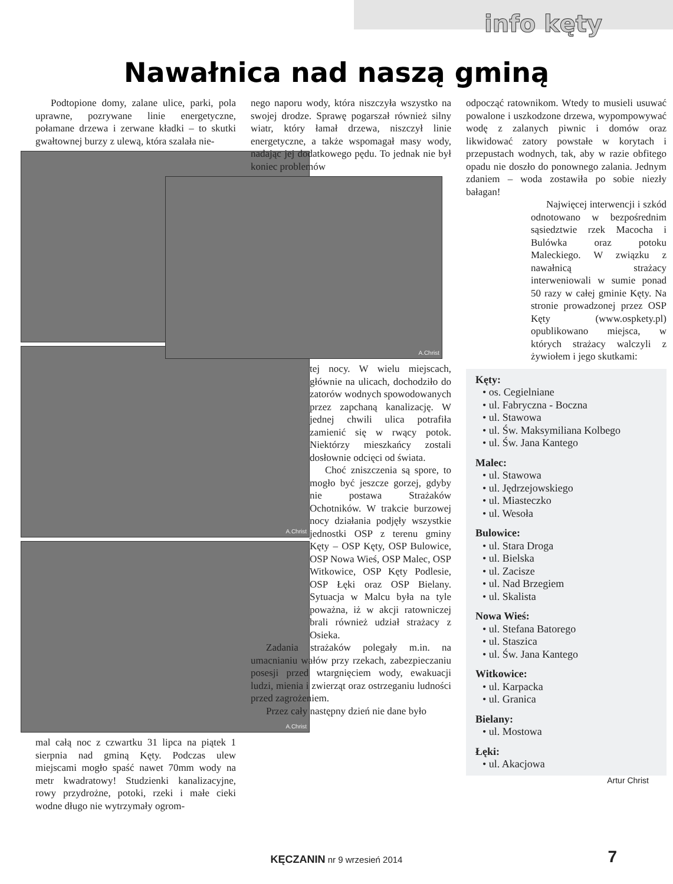info kęty
Nawałnica nad naszą gminą
Podtopione domy, zalane ulice, parki, pola uprawne, pozrywane linie energetyczne, połamane drzewa i zerwane kładki – to skutki gwałtownej burzy z ulewą, która szalała nie-
A.Christ
A.Christ
mal całą noc z czwartku 31 lipca na piątek 1 sierpnia nad gminą Kęty. Podczas ulew miejscami mogło spaść nawet 70mm wody na metr kwadratowy! Studzienki kanalizacyjne, rowy przydrożne, potoki, rzeki i małe cieki wodne długo nie wytrzymały ogrom-
nego naporu wody, która niszczyła wszystko na swojej drodze. Sprawę pogarszał również silny wiatr, który łamał drzewa, niszczył linie energetyczne, a także wspomagał masy wody, nadając jej dodatkowego pędu. To jednak nie był koniec problemów
A.Christ
tej nocy. W wielu miejscach, głównie na ulicach, dochodziło do zatorów wodnych spowodowanych przez zapchaną kanalizację. W jednej chwili ulica potrafiła zamienić się w rwący potok. Niektórzy mieszkańcy zostali dosłownie odcięci od świata.
Choć zniszczenia są spore, to mogło być jeszcze gorzej, gdyby nie postawa Strażaków Ochotników. W trakcie burzowej nocy działania podjęły wszystkie jednostki OSP z terenu gminy Kęty – OSP Kęty, OSP Bulowice, OSP Nowa Wieś, OSP Malec, OSP Witkowice, OSP Kęty Podlesie, OSP Łęki oraz OSP Bielany. Sytuacja w Malcu była na tyle poważna, iż w akcji ratowniczej brali również udział strażacy z Osieka.
Zadania strażaków polegały m.in. na umacnianiu wałów przy rzekach, zabezpieczaniu posesji przed wtargnięciem wody, ewakuacji ludzi, mienia i zwierząt oraz ostrzeganiu ludności przed zagrożeniem.
Przez cały następny dzień nie dane było
odpocząć ratownikom. Wtedy to musieli usuwać powalone i uszkodzone drzewa, wypompowywać wodę z zalanych piwnic i domów oraz likwidować zatory powstałe w korytach i przepustach wodnych, tak, aby w razie obfitego opadu nie doszło do ponownego zalania. Jednym zdaniem – woda zostawiła po sobie niezły bałagan!
Najwięcej interwencji i szkód odnotowano w bezpośrednim sąsiedztwie rzek Macocha i Bulówka oraz potoku Maleckiego. W związku z nawałnicą strażacy interweniowali w sumie ponad 50 razy w całej gminie Kęty. Na stronie prowadzonej przez OSP Kęty (www.ospkety.pl) opublikowano miejsca, w których strażacy walczyli z żywiołem i jego skutkami:
Kęty:
• os. Cegielniane
• ul. Fabryczna - Boczna
• ul. Stawowa
• ul. Św. Maksymiliana Kolbego
• ul. Św. Jana Kantego
Malec:
• ul. Stawowa
• ul. Jędrzejowskiego
• ul. Miasteczko
• ul. Wesoła
Bulowice:
• ul. Stara Droga
• ul. Bielska
• ul. Zacisze
• ul. Nad Brzegiem
• ul. Skalista
Nowa Wieś:
• ul. Stefana Batorego
• ul. Staszica
• ul. Św. Jana Kantego
Witkowice:
• ul. Karpacka
• ul. Granica
Bielany:
• ul. Mostowa
Łęki:
• ul. Akacjowa
Artur Christ
KĘCZANIN nr 9 wrzesień 2014 7